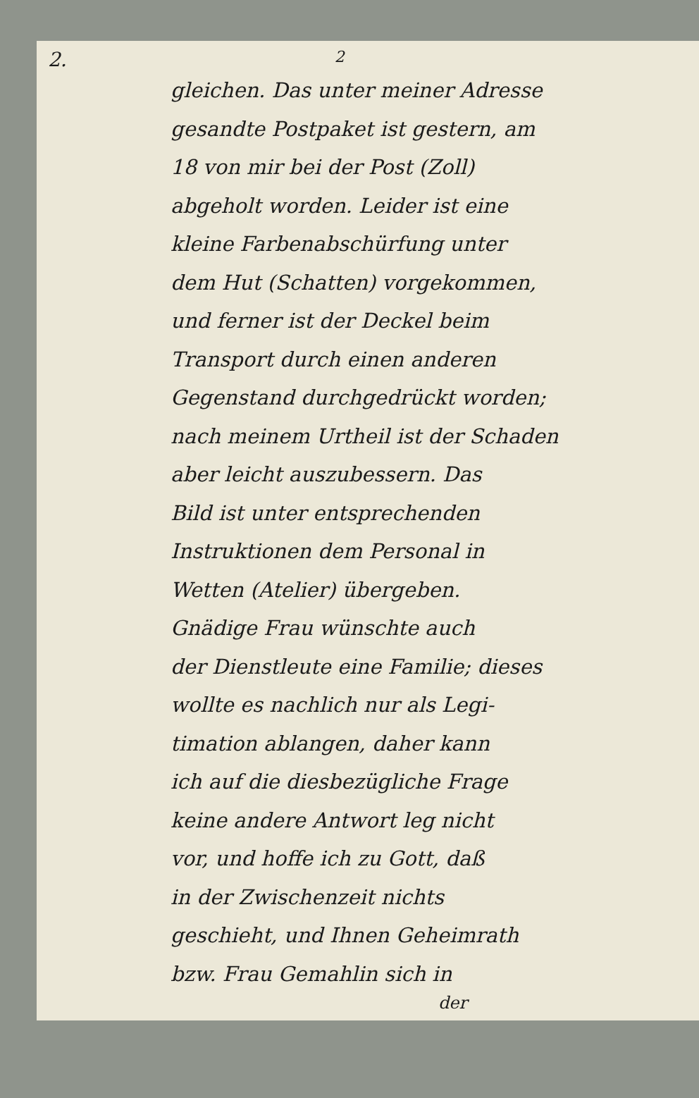2. 2
gleichen. Das unter meiner Adresse
gesandte Postpaket ist gestern, am
18 von mir bei der Post (Zoll)
abgeholt worden. Leider ist eine
kleine Farbenabschürfung unter
dem Hut (Schatten) vorgekommen,
und ferner ist der Deckel beim
Transport durch einen anderen
Gegenstand durchgedrückt worden;
nach meinem Urtheil ist der Schaden
aber leicht auszubessern. Das
Bild ist unter entsprechenden
Instruktionen dem Personal in
Wetten (Atelier) übergeben.
Gnädige Frau wünschte auch
der Dienstleute eine Familie; dieses
wollte es nachlich nur als Legi-
timation ablangen, daher kann
ich auf die diesbezügliche Frage
keine andere Antwort leg nicht
vor, und hoffe ich zu Gott, daß
in der Zwischenzeit nichts
geschieht, und Ihnen Geheimrath
bzw. Frau Gemahlin sich in
der